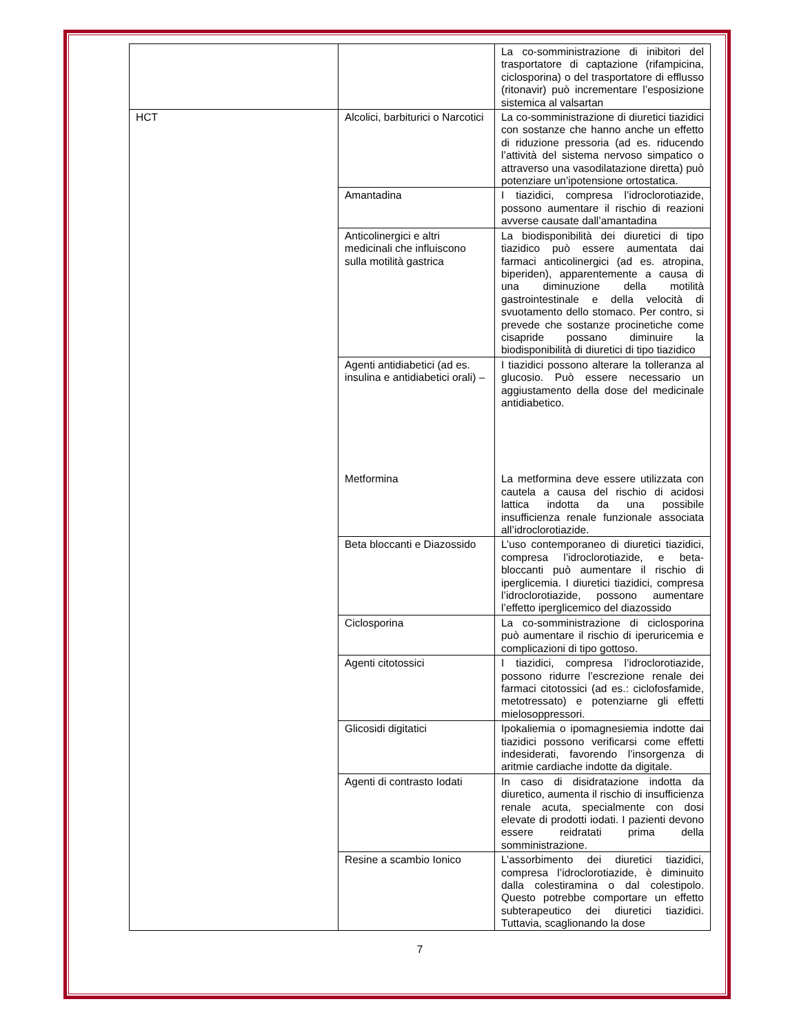| | | La co-somministrazione di inibitori del trasportatore di captazione (rifampicina, ciclosporina) o del trasportatore di efflusso (ritonavir) può incrementare l’esposizione sistemica al valsartan |
| HCT | Alcolici, barbiturici o Narcotici | La co-somministrazione di diuretici tiazidici con sostanze che hanno anche un effetto di riduzione pressoria (ad es. riducendo l’attività del sistema nervoso simpatico o attraverso una vasodilatazione diretta) può potenziare un’ipotensione ortostatica. |
| | Amantadina | I tiazidici, compresa l’idroclorotiazide, possono aumentare il rischio di reazioni avverse causate dall’amantadina |
| | Anticolinergici e altri medicinali che influiscono sulla motilità gastrica | La biodisponibilità dei diuretici di tipo tiazidico può essere aumentata dai farmaci anticolinergici (ad es. atropina, biperiden), apparentemente a causa di una diminuzione della motilità gastrointestinale e della velocità di svuotamento dello stomaco. Per contro, si prevede che sostanze procinetiche come cisapride possano diminuire la biodisponibilità di diuretici di tipo tiazidico |
| | Agenti antidiabetici (ad es. insulina e antidiabetici orali) – Metformina | I tiazidici possono alterare la tolleranza al glucosio. Può essere necessario un aggiustamento della dose del medicinale antidiabetico. La metformina deve essere utilizzata con cautela a causa del rischio di acidosi lattica indotta da una possibile insufficienza renale funzionale associata all’idroclorotiazide. |
| | Beta bloccanti e Diazossido | L’uso contemporaneo di diuretici tiazidici, compresa l’idroclorotiazide, e beta-bloccanti può aumentare il rischio di iperglicemia. I diuretici tiazidici, compresa l’idroclorotiazide, possono aumentare l’effetto iperglicemico del diazossido |
| | Ciclosporina | La co-somministrazione di ciclosporina può aumentare il rischio di iperuricemia e complicazioni di tipo gottoso. |
| | Agenti citotossici | I tiazidici, compresa l’idroclorotiazide, possono ridurre l’escrezione renale dei farmaci citotossici (ad es.: ciclofosfamide, metotressato) e potenziarne gli effetti mielosoppressori. |
| | Glicosidi digitatici | Ipokaliemia o ipomagnesiemia indotte dai tiazidici possono verificarsi come effetti indesiderati, favorendo l’insorgenza di aritmie cardiache indotte da digitale. |
| | Agenti di contrasto Iodati | In caso di disidratazione indotta da diuretico, aumenta il rischio di insufficienza renale acuta, specialmente con dosi elevate di prodotti iodati. I pazienti devono essere reidratati prima della somministrazione. |
| | Resine a scambio Ionico | L’assorbimento dei diuretici tiazidici, compresa l’idroclorotiazide, è diminuito dalla colestiramina o dal colestipolo. Questo potrebbe comportare un effetto subterapeutico dei diuretici tiazidici. Tuttavia, scaglionando la dose |
7